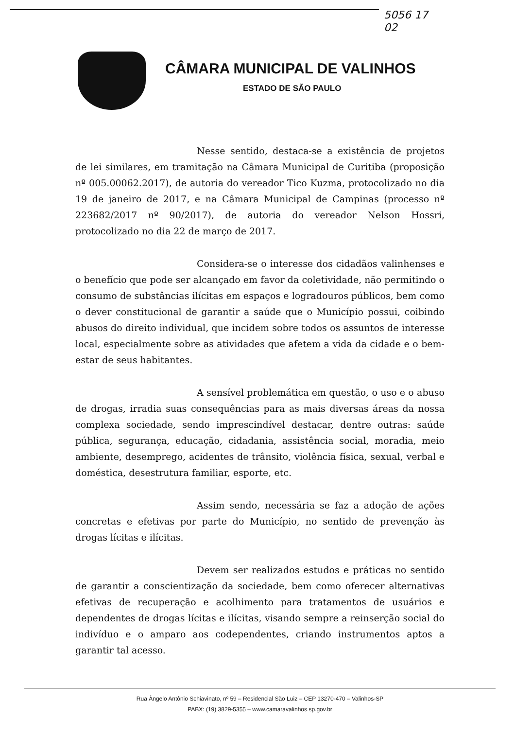5056 17
02
CÂMARA MUNICIPAL DE VALINHOS
ESTADO DE SÃO PAULO
Nesse sentido, destaca-se a existência de projetos de lei similares, em tramitação na Câmara Municipal de Curitiba (proposição nº 005.00062.2017), de autoria do vereador Tico Kuzma, protocolizado no dia 19 de janeiro de 2017, e na Câmara Municipal de Campinas (processo nº 223682/2017 nº 90/2017), de autoria do vereador Nelson Hossri, protocolizado no dia 22 de março de 2017.
Considera-se o interesse dos cidadãos valinhenses e o benefício que pode ser alcançado em favor da coletividade, não permitindo o consumo de substâncias ilícitas em espaços e logradouros públicos, bem como o dever constitucional de garantir a saúde que o Município possui, coibindo abusos do direito individual, que incidem sobre todos os assuntos de interesse local, especialmente sobre as atividades que afetem a vida da cidade e o bem-estar de seus habitantes.
A sensível problemática em questão, o uso e o abuso de drogas, irradia suas consequências para as mais diversas áreas da nossa complexa sociedade, sendo imprescindível destacar, dentre outras: saúde pública, segurança, educação, cidadania, assistência social, moradia, meio ambiente, desemprego, acidentes de trânsito, violência física, sexual, verbal e doméstica, desestrutura familiar, esporte, etc.
Assim sendo, necessária se faz a adoção de ações concretas e efetivas por parte do Município, no sentido de prevenção às drogas lícitas e ilícitas.
Devem ser realizados estudos e práticas no sentido de garantir a conscientização da sociedade, bem como oferecer alternativas efetivas de recuperação e acolhimento para tratamentos de usuários e dependentes de drogas lícitas e ilícitas, visando sempre a reinserção social do indivíduo e o amparo aos codependentes, criando instrumentos aptos a garantir tal acesso.
Rua Ângelo Antônio Schiavinato, nº 59 – Residencial São Luiz – CEP 13270-470 – Valinhos-SP
PABX: (19) 3829-5355 – www.camaravalinhos.sp.gov.br